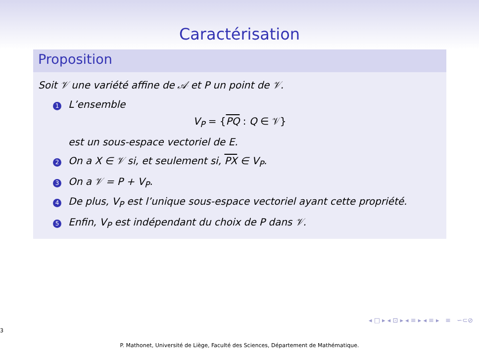Caractérisation
Proposition
Soit 𝒱 une variété affine de 𝒜 et P un point de 𝒱.
1 L’ensemble
V<sub>P</sub> = {PQ : Q ∈ 𝒱}
est un sous-espace vectoriel de E.
2 On a X ∈ 𝒱 si, et seulement si, PX ∈ V<sub>P</sub>.
3 On a 𝒱 = P + V<sub>P</sub>.
4 De plus, V<sub>P</sub> est l’unique sous-espace vectoriel ayant cette propriété.
5 Enfin, V<sub>P</sub> est indépendant du choix de P dans 𝒱.
◂ □ ▸ ◂ ⊡ ▸ ◂ ≡ ▸ ◂ ≡ ▸ ≡ ∽⊂⊘
3
P. Mathonet, Université de Liège, Faculté des Sciences, Département de Mathématique.